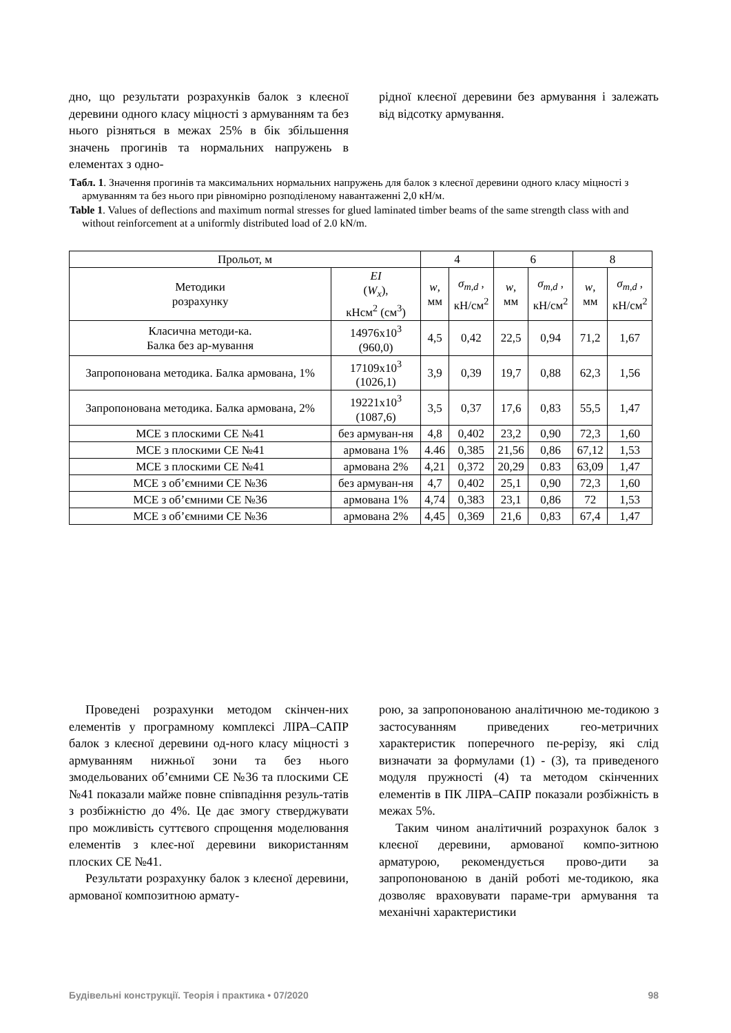дно, що результати розрахунків балок з клеєної деревини одного класу міцності з армуванням та без нього різняться в межах 25% в бік збільшення значень прогинів та нормальних напружень в елементах з одно-
рідної клеєної деревини без армування і залежать від відсотку армування.
Табл. 1. Значення прогинів та максимальних нормальних напружень для балок з клеєної деревини одного класу міцності з армуванням та без нього при рівномірно розподіленому навантаженні 2,0 кН/м.
Table 1. Values of deflections and maximum normal stresses for glued laminated timber beams of the same strength class with and without reinforcement at a uniformly distributed load of 2.0 kN/m.
| Прольот, м | | 4 | | 6 | | 8 | |
| --- | --- | --- | --- | --- | --- | --- | --- |
| Методики розрахунку | EI ( W<sub>x</sub> ), кНсм<sup>2</sup> (см<sup>3</sup>) | w , мм | σ<sub>m,d</sub> , кН/см<sup>2</sup> | w , мм | σ<sub>m,d</sub> , кН/см<sup>2</sup> | w , мм | σ<sub>m,d</sub> , кН/см<sup>2</sup> |
| Класична методи-ка. Балка без ар-мування | 14976х10<sup>3</sup> (960,0) | 4,5 | 0,42 | 22,5 | 0,94 | 71,2 | 1,67 |
| Запропонована методика. Балка армована, 1% | 17109х10<sup>3</sup> (1026,1) | 3,9 | 0,39 | 19,7 | 0,88 | 62,3 | 1,56 |
| Запропонована методика. Балка армована, 2% | 19221х10<sup>3</sup> (1087,6) | 3,5 | 0,37 | 17,6 | 0,83 | 55,5 | 1,47 |
| МСЕ з плоскими СЕ №41 | без армуван-ня | 4,8 | 0,402 | 23,2 | 0,90 | 72,3 | 1,60 |
| МСЕ з плоскими СЕ №41 | армована 1% | 4.46 | 0,385 | 21,56 | 0,86 | 67,12 | 1,53 |
| МСЕ з плоскими СЕ №41 | армована 2% | 4,21 | 0,372 | 20,29 | 0.83 | 63,09 | 1,47 |
| МСЕ з об’ємними СЕ №36 | без армуван-ня | 4,7 | 0,402 | 25,1 | 0,90 | 72,3 | 1,60 |
| МСЕ з об’ємними СЕ №36 | армована 1% | 4,74 | 0,383 | 23,1 | 0,86 | 72 | 1,53 |
| МСЕ з об’ємними СЕ №36 | армована 2% | 4,45 | 0,369 | 21,6 | 0,83 | 67,4 | 1,47 |
Проведені розрахунки методом скінчен-них елементів у програмному комплексі ЛІРА–САПР балок з клеєної деревини од-ного класу міцності з армуванням нижньої зони та без нього змодельованих об’ємними СЕ №36 та плоскими СЕ №41 показали майже повне співпадіння резуль-татів з розбіжністю до 4%. Це дає змогу стверджувати про можливість суттєвого спрощення моделювання елементів з клеє-ної деревини використанням плоских СЕ №41.
Результати розрахунку балок з клеєної деревини, армованої композитною армату-
рою, за запропонованою аналітичною ме-тодикою з застосуванням приведених гео-метричних характеристик поперечного пе-рерізу, які слід визначати за формулами (1) - (3), та приведеного модуля пружності (4) та методом скінченних елементів в ПК ЛІРА–САПР показали розбіжність в межах 5%.
Таким чином аналітичний розрахунок балок з клеєної деревини, армованої компо-зитною арматурою, рекомендується прово-дити за запропонованою в даній роботі ме-тодикою, яка дозволяє враховувати параме-три армування та механічні характеристики
Будівельні конструкції. Теорія і практика • 07/2020 98